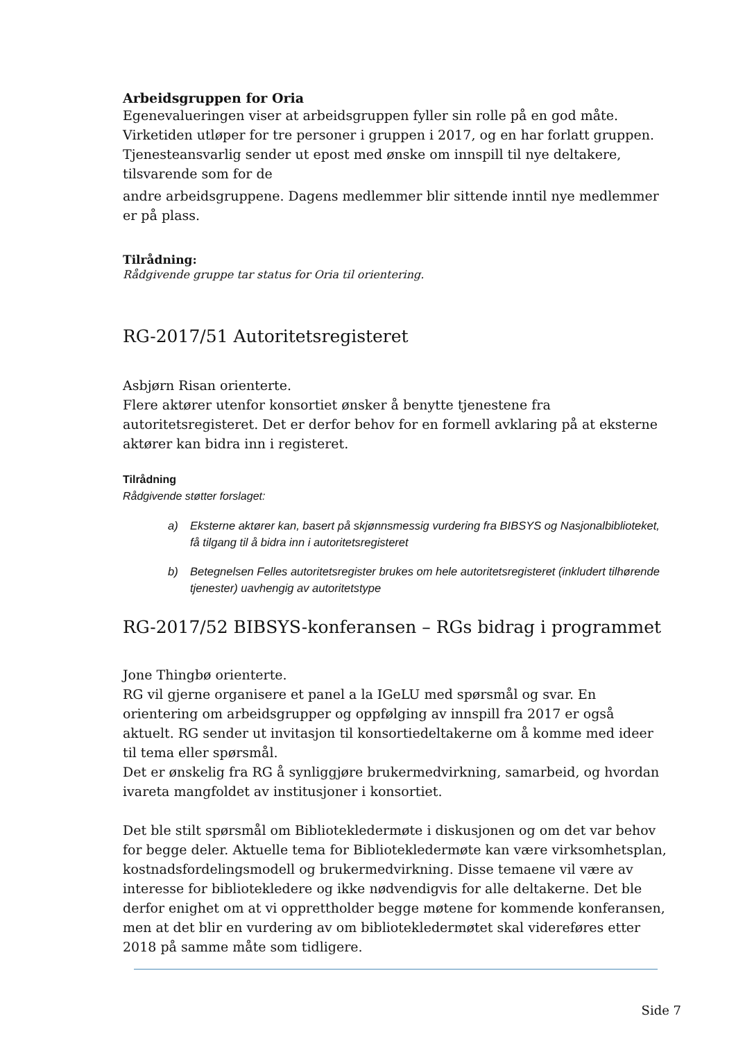Arbeidsgruppen for Oria
Egenevalueringen viser at arbeidsgruppen fyller sin rolle på en god måte.
Virketiden utløper for tre personer i gruppen i 2017, og en har forlatt gruppen.
Tjenesteansvarlig sender ut epost med ønske om innspill til nye deltakere,
tilsvarende som for de
andre arbeidsgruppene. Dagens medlemmer blir sittende inntil nye medlemmer er på plass.
Tilrådning:
Rådgivende gruppe tar status for Oria til orientering.
RG-2017/51 Autoritetsregisteret
Asbjørn Risan orienterte.
Flere aktører utenfor konsortiet ønsker å benytte tjenestene fra autoritetsregisteret. Det er derfor behov for en formell avklaring på at eksterne aktører kan bidra inn i registeret.
Tilrådning
Rådgivende støtter forslaget:
a) Eksterne aktører kan, basert på skjønnsmessig vurdering fra BIBSYS og Nasjonalbiblioteket, få tilgang til å bidra inn i autoritetsregisteret
b) Betegnelsen Felles autoritetsregister brukes om hele autoritetsregisteret (inkludert tilhørende tjenester) uavhengig av autoritetstype
RG-2017/52 BIBSYS-konferansen – RGs bidrag i programmet
Jone Thingbø orienterte.
RG vil gjerne organisere et panel a la IGeLU med spørsmål og svar. En orientering om arbeidsgrupper og oppfølging av innspill fra 2017 er også aktuelt. RG sender ut invitasjon til konsortiedeltakerne om å komme med ideer til tema eller spørsmål.
Det er ønskelig fra RG å synliggjøre brukermedvirkning, samarbeid, og hvordan ivareta mangfoldet av institusjoner i konsortiet.
Det ble stilt spørsmål om Bibliotekledermøte i diskusjonen og om det var behov for begge deler. Aktuelle tema for Bibliotekledermøte kan være virksomhetsplan, kostnadsfordelingsmodell og brukermedvirkning. Disse temaene vil være av interesse for bibliotekledere og ikke nødvendigvis for alle deltakerne. Det ble derfor enighet om at vi opprettholder begge møtene for kommende konferansen, men at det blir en vurdering av om bibliotekledermøtet skal videreføres etter 2018 på samme måte som tidligere.
Side 7